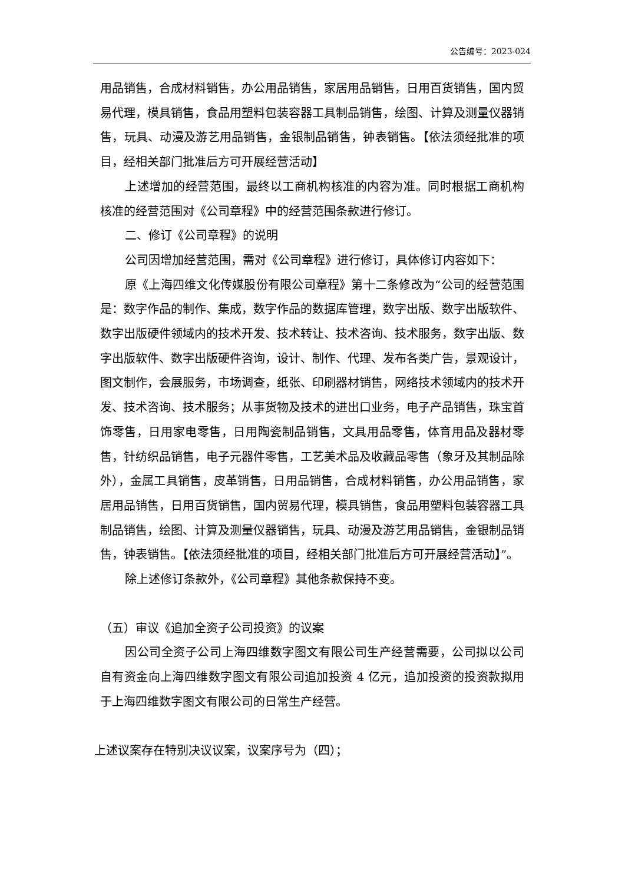公告编号：2023-024
用品销售，合成材料销售，办公用品销售，家居用品销售，日用百货销售，国内贸易代理，模具销售，食品用塑料包装容器工具制品销售，绘图、计算及测量仪器销售，玩具、动漫及游艺用品销售，金银制品销售，钟表销售。【依法须经批准的项目，经相关部门批准后方可开展经营活动】
上述增加的经营范围，最终以工商机构核准的内容为准。同时根据工商机构核准的经营范围对《公司章程》中的经营范围条款进行修订。
二、修订《公司章程》的说明
公司因增加经营范围，需对《公司章程》进行修订，具体修订内容如下：
原《上海四维文化传媒股份有限公司章程》第十二条修改为“公司的经营范围是：数字作品的制作、集成，数字作品的数据库管理，数字出版、数字出版软件、数字出版硬件领域内的技术开发、技术转让、技术咨询、技术服务，数字出版、数字出版软件、数字出版硬件咨询，设计、制作、代理、发布各类广告，景观设计，图文制作，会展服务，市场调查，纸张、印刷器材销售，网络技术领域内的技术开发、技术咨询、技术服务；从事货物及技术的进出口业务，电子产品销售，珠宝首饰零售，日用家电零售，日用陶瓷制品销售，文具用品零售，体育用品及器材零售，针纺织品销售，电子元器件零售，工艺美术品及收藏品零售（象牙及其制品除外），金属工具销售，皮革销售，日用品销售，合成材料销售，办公用品销售，家居用品销售，日用百货销售，国内贸易代理，模具销售，食品用塑料包装容器工具制品销售，绘图、计算及测量仪器销售，玩具、动漫及游艺用品销售，金银制品销售，钟表销售。【依法须经批准的项目，经相关部门批准后方可开展经营活动】”。
除上述修订条款外，《公司章程》其他条款保持不变。
（五）审议《追加全资子公司投资》的议案
因公司全资子公司上海四维数字图文有限公司生产经营需要，公司拟以公司自有资金向上海四维数字图文有限公司追加投资 4 亿元，追加投资的投资款拟用于上海四维数字图文有限公司的日常生产经营。
上述议案存在特别决议议案，议案序号为（四）；